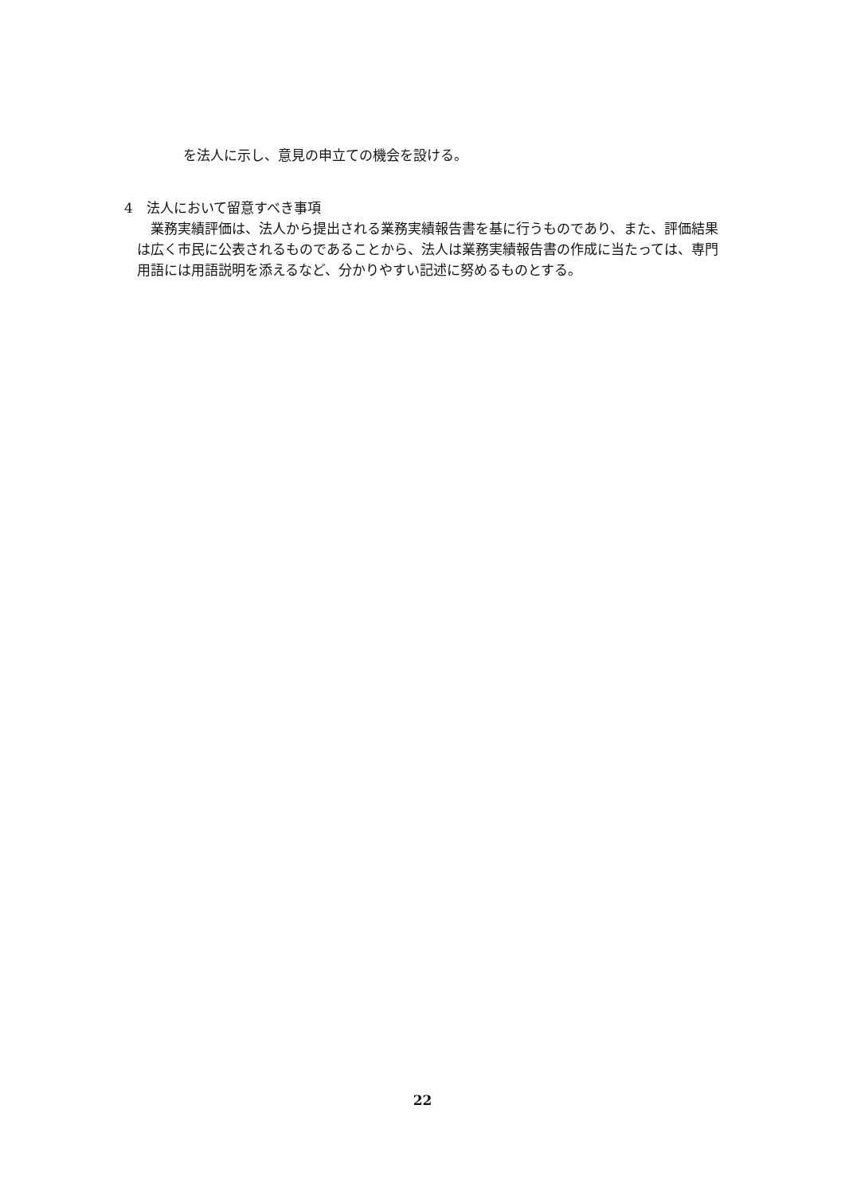を法人に示し、意見の申立ての機会を設ける。
4　法人において留意すべき事項
業務実績評価は、法人から提出される業務実績報告書を基に行うものであり、また、評価結果は広く市民に公表されるものであることから、法人は業務実績報告書の作成に当たっては、専門用語には用語説明を添えるなど、分かりやすい記述に努めるものとする。
22